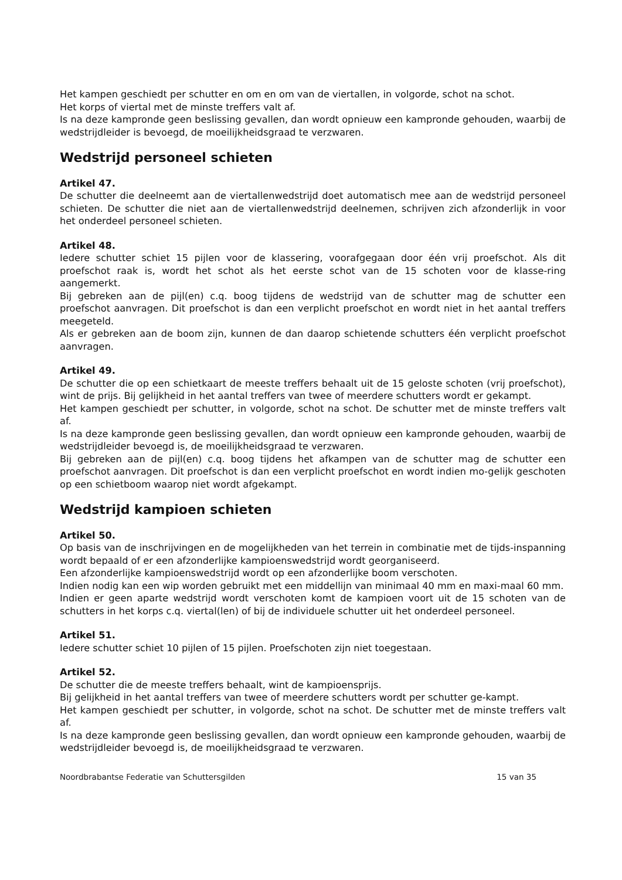Het kampen geschiedt per schutter en om en om van de viertallen, in volgorde, schot na schot.
Het korps of viertal met de minste treffers valt af.
Is na deze kampronde geen beslissing gevallen, dan wordt opnieuw een kampronde gehouden, waarbij de wedstrijdleider is bevoegd, de moeilijkheidsgraad te verzwaren.
Wedstrijd personeel schieten
Artikel 47.
De schutter die deelneemt aan de viertallenwedstrijd doet automatisch mee aan de wedstrijd personeel schieten. De schutter die niet aan de viertallenwedstrijd deelnemen, schrijven zich afzonderlijk in voor het onderdeel personeel schieten.
Artikel 48.
Iedere schutter schiet 15 pijlen voor de klassering, voorafgegaan door één vrij proefschot. Als dit proefschot raak is, wordt het schot als het eerste schot van de 15 schoten voor de klasse-ring aangemerkt.
Bij gebreken aan de pijl(en) c.q. boog tijdens de wedstrijd van de schutter mag de schutter een proefschot aanvragen. Dit proefschot is dan een verplicht proefschot en wordt niet in het aantal treffers meegeteld.
Als er gebreken aan de boom zijn, kunnen de dan daarop schietende schutters één verplicht proefschot aanvragen.
Artikel 49.
De schutter die op een schietkaart de meeste treffers behaalt uit de 15 geloste schoten (vrij proefschot), wint de prijs. Bij gelijkheid in het aantal treffers van twee of meerdere schutters wordt er gekampt.
Het kampen geschiedt per schutter, in volgorde, schot na schot. De schutter met de minste treffers valt af.
Is na deze kampronde geen beslissing gevallen, dan wordt opnieuw een kampronde gehouden, waarbij de wedstrijdleider bevoegd is, de moeilijkheidsgraad te verzwaren.
Bij gebreken aan de pijl(en) c.q. boog tijdens het afkampen van de schutter mag de schutter een proefschot aanvragen. Dit proefschot is dan een verplicht proefschot en wordt indien mo-gelijk geschoten op een schietboom waarop niet wordt afgekampt.
Wedstrijd kampioen schieten
Artikel 50.
Op basis van de inschrijvingen en de mogelijkheden van het terrein in combinatie met de tijds-inspanning wordt bepaald of er een afzonderlijke kampioenswedstrijd wordt georganiseerd.
Een afzonderlijke kampioenswedstrijd wordt op een afzonderlijke boom verschoten.
Indien nodig kan een wip worden gebruikt met een middellijn van minimaal 40 mm en maxi-maal 60 mm.
Indien er geen aparte wedstrijd wordt verschoten komt de kampioen voort uit de 15 schoten van de schutters in het korps c.q. viertal(len) of bij de individuele schutter uit het onderdeel personeel.
Artikel 51.
Iedere schutter schiet 10 pijlen of 15 pijlen. Proefschoten zijn niet toegestaan.
Artikel 52.
De schutter die de meeste treffers behaalt, wint de kampioensprijs.
Bij gelijkheid in het aantal treffers van twee of meerdere schutters wordt per schutter ge-kampt.
Het kampen geschiedt per schutter, in volgorde, schot na schot. De schutter met de minste treffers valt af.
Is na deze kampronde geen beslissing gevallen, dan wordt opnieuw een kampronde gehouden, waarbij de wedstrijdleider bevoegd is, de moeilijkheidsgraad te verzwaren.
Noordbrabantse Federatie van Schuttersgilden 15 van 35